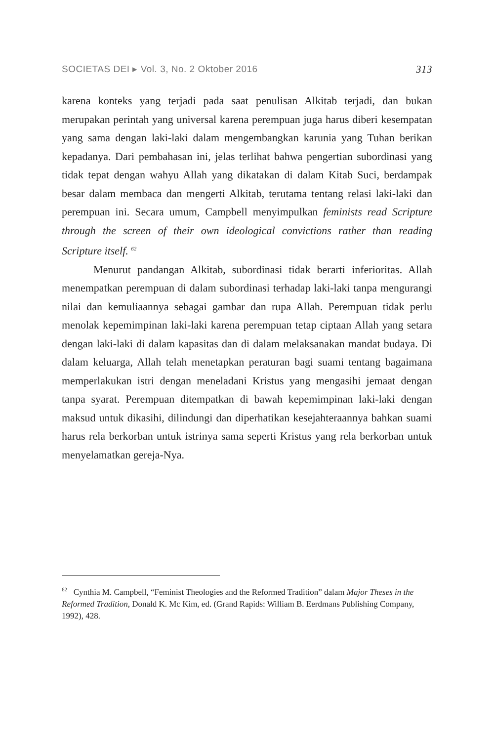SOCIETAS DEI ▸ Vol. 3, No. 2 Oktober 2016 313
karena konteks yang terjadi pada saat penulisan Alkitab terjadi, dan bukan merupakan perintah yang universal karena perempuan juga harus diberi kesempatan yang sama dengan laki-laki dalam mengembangkan karunia yang Tuhan berikan kepadanya. Dari pembahasan ini, jelas terlihat bahwa pengertian subordinasi yang tidak tepat dengan wahyu Allah yang dikatakan di dalam Kitab Suci, berdampak besar dalam membaca dan mengerti Alkitab, terutama tentang relasi laki-laki dan perempuan ini. Secara umum, Campbell menyimpulkan feminists read Scripture through the screen of their own ideological convictions rather than reading Scripture itself. <sup>62</sup>
Menurut pandangan Alkitab, subordinasi tidak berarti inferioritas. Allah menempatkan perempuan di dalam subordinasi terhadap laki-laki tanpa mengurangi nilai dan kemuliaannya sebagai gambar dan rupa Allah. Perempuan tidak perlu menolak kepemimpinan laki-laki karena perempuan tetap ciptaan Allah yang setara dengan laki-laki di dalam kapasitas dan di dalam melaksanakan mandat budaya. Di dalam keluarga, Allah telah menetapkan peraturan bagi suami tentang bagaimana memperlakukan istri dengan meneladani Kristus yang mengasihi jemaat dengan tanpa syarat. Perempuan ditempatkan di bawah kepemimpinan laki-laki dengan maksud untuk dikasihi, dilindungi dan diperhatikan kesejahteraannya bahkan suami harus rela berkorban untuk istrinya sama seperti Kristus yang rela berkorban untuk menyelamatkan gereja-Nya.
<sup>62</sup> Cynthia M. Campbell, “Feminist Theologies and the Reformed Tradition” dalam Major Theses in the Reformed Tradition, Donald K. Mc Kim, ed. (Grand Rapids: William B. Eerdmans Publishing Company, 1992), 428.